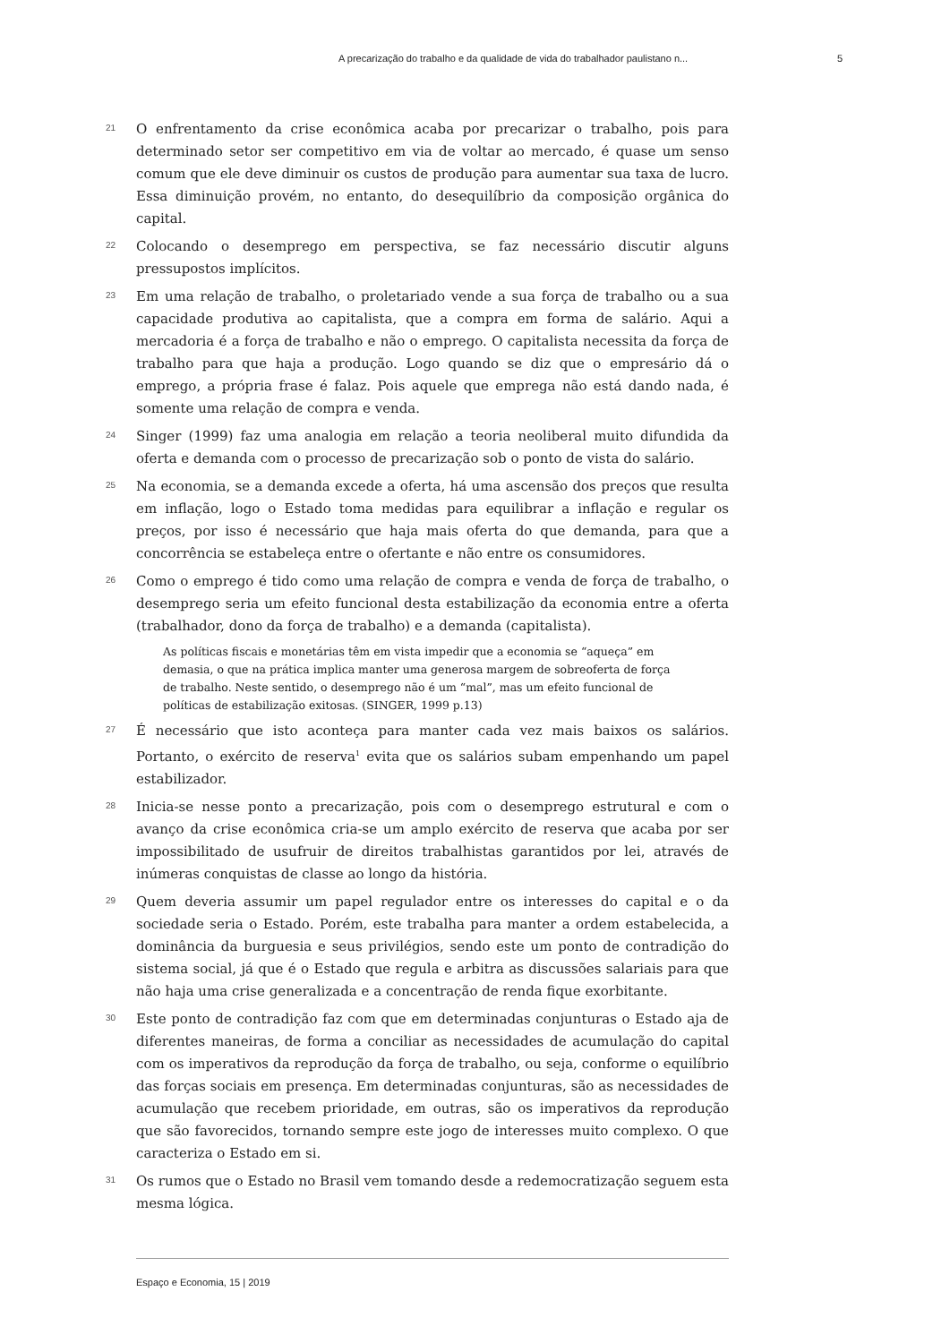A precarização do trabalho e da qualidade de vida do trabalhador paulistano n... 5
21
O enfrentamento da crise econômica acaba por precarizar o trabalho, pois para determinado setor ser competitivo em via de voltar ao mercado, é quase um senso comum que ele deve diminuir os custos de produção para aumentar sua taxa de lucro. Essa diminuição provém, no entanto, do desequilíbrio da composição orgânica do capital.
22
Colocando o desemprego em perspectiva, se faz necessário discutir alguns pressupostos implícitos.
23
Em uma relação de trabalho, o proletariado vende a sua força de trabalho ou a sua capacidade produtiva ao capitalista, que a compra em forma de salário. Aqui a mercadoria é a força de trabalho e não o emprego. O capitalista necessita da força de trabalho para que haja a produção. Logo quando se diz que o empresário dá o emprego, a própria frase é falaz. Pois aquele que emprega não está dando nada, é somente uma relação de compra e venda.
24
Singer (1999) faz uma analogia em relação a teoria neoliberal muito difundida da oferta e demanda com o processo de precarização sob o ponto de vista do salário.
25
Na economia, se a demanda excede a oferta, há uma ascensão dos preços que resulta em inflação, logo o Estado toma medidas para equilibrar a inflação e regular os preços, por isso é necessário que haja mais oferta do que demanda, para que a concorrência se estabeleça entre o ofertante e não entre os consumidores.
26
Como o emprego é tido como uma relação de compra e venda de força de trabalho, o desemprego seria um efeito funcional desta estabilização da economia entre a oferta (trabalhador, dono da força de trabalho) e a demanda (capitalista).
As políticas fiscais e monetárias têm em vista impedir que a economia se “aqueça” em demasia, o que na prática implica manter uma generosa margem de sobreoferta de força de trabalho. Neste sentido, o desemprego não é um “mal”, mas um efeito funcional de políticas de estabilização exitosas. (SINGER, 1999 p.13)
27
É necessário que isto aconteça para manter cada vez mais baixos os salários. Portanto, o exército de reserva<sup>1</sup> evita que os salários subam empenhando um papel estabilizador.
28
Inicia-se nesse ponto a precarização, pois com o desemprego estrutural e com o avanço da crise econômica cria-se um amplo exército de reserva que acaba por ser impossibilitado de usufruir de direitos trabalhistas garantidos por lei, através de inúmeras conquistas de classe ao longo da história.
29
Quem deveria assumir um papel regulador entre os interesses do capital e o da sociedade seria o Estado. Porém, este trabalha para manter a ordem estabelecida, a dominância da burguesia e seus privilégios, sendo este um ponto de contradição do sistema social, já que é o Estado que regula e arbitra as discussões salariais para que não haja uma crise generalizada e a concentração de renda fique exorbitante.
30
Este ponto de contradição faz com que em determinadas conjunturas o Estado aja de diferentes maneiras, de forma a conciliar as necessidades de acumulação do capital com os imperativos da reprodução da força de trabalho, ou seja, conforme o equilíbrio das forças sociais em presença. Em determinadas conjunturas, são as necessidades de acumulação que recebem prioridade, em outras, são os imperativos da reprodução que são favorecidos, tornando sempre este jogo de interesses muito complexo. O que caracteriza o Estado em si.
31
Os rumos que o Estado no Brasil vem tomando desde a redemocratização seguem esta mesma lógica.
Espaço e Economia, 15 | 2019